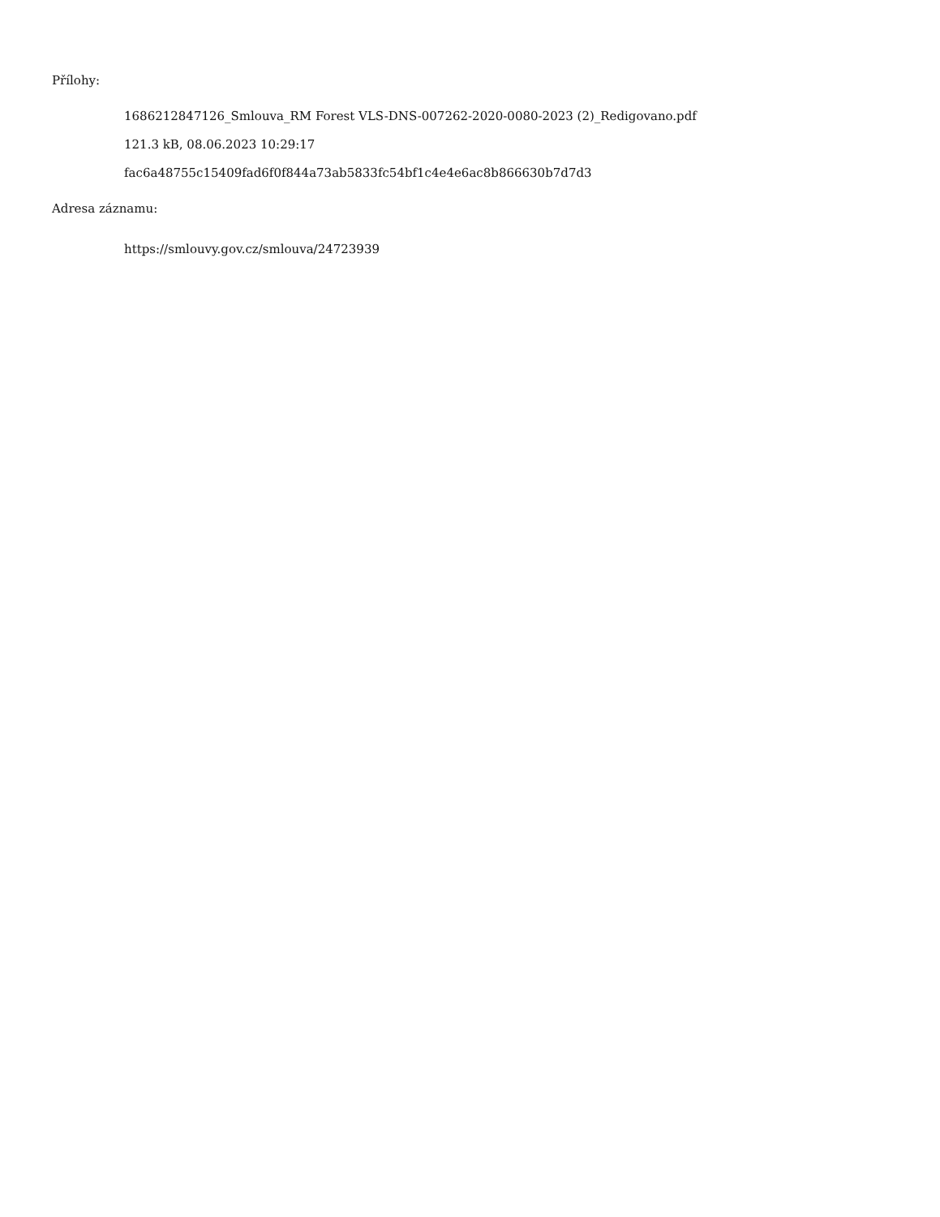Přílohy:
1686212847126_Smlouva_RM Forest VLS-DNS-007262-2020-0080-2023 (2)_Redigovano.pdf
121.3 kB, 08.06.2023 10:29:17
fac6a48755c15409fad6f0f844a73ab5833fc54bf1c4e4e6ac8b866630b7d7d3
Adresa záznamu:
https://smlouvy.gov.cz/smlouva/24723939